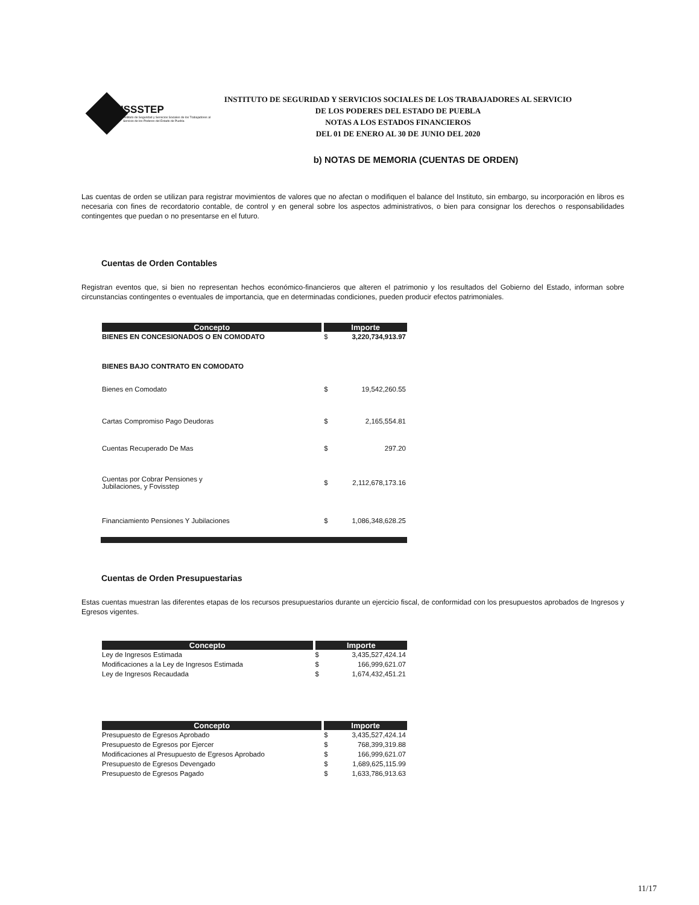ISSSTEP
Instituto de Seguridad y Servicios Sociales de los Trabajadores al Servicio de los Poderes del Estado de Puebla
INSTITUTO DE SEGURIDAD Y SERVICIOS SOCIALES DE LOS TRABAJADORES AL SERVICIO
DE LOS PODERES DEL ESTADO DE PUEBLA
NOTAS A LOS ESTADOS FINANCIEROS
DEL 01 DE ENERO AL 30 DE JUNIO DEL 2020
b) NOTAS DE MEMORIA (CUENTAS DE ORDEN)
Las cuentas de orden se utilizan para registrar movimientos de valores que no afectan o modifiquen el balance del Instituto, sin embargo, su incorporación en libros es necesaria con fines de recordatorio contable, de control y en general sobre los aspectos administrativos, o bien para consignar los derechos o responsabilidades contingentes que puedan o no presentarse en el futuro.
Cuentas de Orden Contables
Registran eventos que, si bien no representan hechos económico-financieros que alteren el patrimonio y los resultados del Gobierno del Estado, informan sobre circunstancias contingentes o eventuales de importancia, que en determinadas condiciones, pueden producir efectos patrimoniales.
| Concepto | Importe | |
| --- | --- | --- |
| BIENES EN CONCESIONADOS O EN COMODATO | $ | 3,220,734,913.97 |
| BIENES BAJO CONTRATO EN COMODATO | | |
| Bienes en Comodato | $ | 19,542,260.55 |
| Cartas Compromiso Pago Deudoras | $ | 2,165,554.81 |
| Cuentas Recuperado De Mas | $ | 297.20 |
| Cuentas por Cobrar Pensiones y Jubilaciones, y Fovisstep | $ | 2,112,678,173.16 |
| Financiamiento Pensiones Y Jubilaciones | $ | 1,086,348,628.25 |
Cuentas de Orden Presupuestarias
Estas cuentas muestran las diferentes etapas de los recursos presupuestarios durante un ejercicio fiscal, de conformidad con los presupuestos aprobados de Ingresos y Egresos vigentes.
| Concepto | Importe | |
| --- | --- | --- |
| Ley de Ingresos Estimada | $ | 3,435,527,424.14 |
| Modificaciones a la Ley de Ingresos Estimada | $ | 166,999,621.07 |
| Ley de Ingresos Recaudada | $ | 1,674,432,451.21 |
| Concepto | Importe | |
| --- | --- | --- |
| Presupuesto de Egresos Aprobado | $ | 3,435,527,424.14 |
| Presupuesto de Egresos por Ejercer | $ | 768,399,319.88 |
| Modificaciones al Presupuesto de Egresos Aprobado | $ | 166,999,621.07 |
| Presupuesto de Egresos Devengado | $ | 1,689,625,115.99 |
| Presupuesto de Egresos Pagado | $ | 1,633,786,913.63 |
11/17